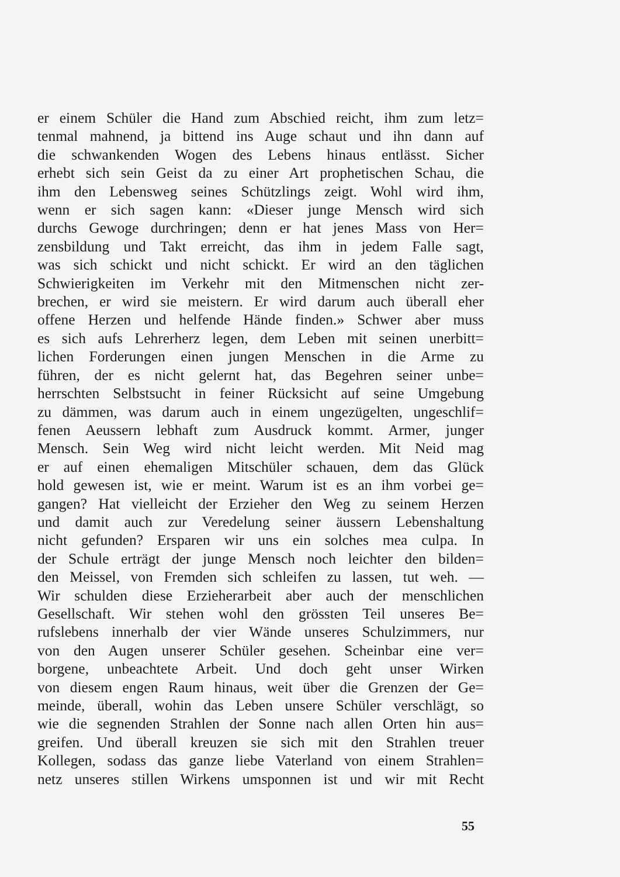er einem Schüler die Hand zum Abschied reicht, ihm zum letz=
tenmal mahnend, ja bittend ins Auge schaut und ihn dann auf
die schwankenden Wogen des Lebens hinaus entlässt. Sicher
erhebt sich sein Geist da zu einer Art prophetischen Schau, die
ihm den Lebensweg seines Schützlings zeigt. Wohl wird ihm,
wenn er sich sagen kann: «Dieser junge Mensch wird sich
durchs Gewoge durchringen; denn er hat jenes Mass von Her=
zensbildung und Takt erreicht, das ihm in jedem Falle sagt,
was sich schickt und nicht schickt. Er wird an den täglichen
Schwierigkeiten im Verkehr mit den Mitmenschen nicht zer-
brechen, er wird sie meistern. Er wird darum auch überall eher
offene Herzen und helfende Hände finden.» Schwer aber muss
es sich aufs Lehrerherz legen, dem Leben mit seinen unerbitt=
lichen Forderungen einen jungen Menschen in die Arme zu
führen, der es nicht gelernt hat, das Begehren seiner unbe=
herrschten Selbstsucht in feiner Rücksicht auf seine Umgebung
zu dämmen, was darum auch in einem ungezügelten, ungeschlif=
fenen Aeussern lebhaft zum Ausdruck kommt. Armer, junger
Mensch. Sein Weg wird nicht leicht werden. Mit Neid mag
er auf einen ehemaligen Mitschüler schauen, dem das Glück
hold gewesen ist, wie er meint. Warum ist es an ihm vorbei ge=
gangen? Hat vielleicht der Erzieher den Weg zu seinem Herzen
und damit auch zur Veredelung seiner äussern Lebenshaltung
nicht gefunden? Ersparen wir uns ein solches mea culpa. In
der Schule erträgt der junge Mensch noch leichter den bilden=
den Meissel, von Fremden sich schleifen zu lassen, tut weh. —
Wir schulden diese Erzieherarbeit aber auch der menschlichen
Gesellschaft. Wir stehen wohl den grössten Teil unseres Be=
rufslebens innerhalb der vier Wände unseres Schulzimmers, nur
von den Augen unserer Schüler gesehen. Scheinbar eine ver=
borgene, unbeachtete Arbeit. Und doch geht unser Wirken
von diesem engen Raum hinaus, weit über die Grenzen der Ge=
meinde, überall, wohin das Leben unsere Schüler verschlägt, so
wie die segnenden Strahlen der Sonne nach allen Orten hin aus=
greifen. Und überall kreuzen sie sich mit den Strahlen treuer
Kollegen, sodass das ganze liebe Vaterland von einem Strahlen=
netz unseres stillen Wirkens umsponnen ist und wir mit Recht
55